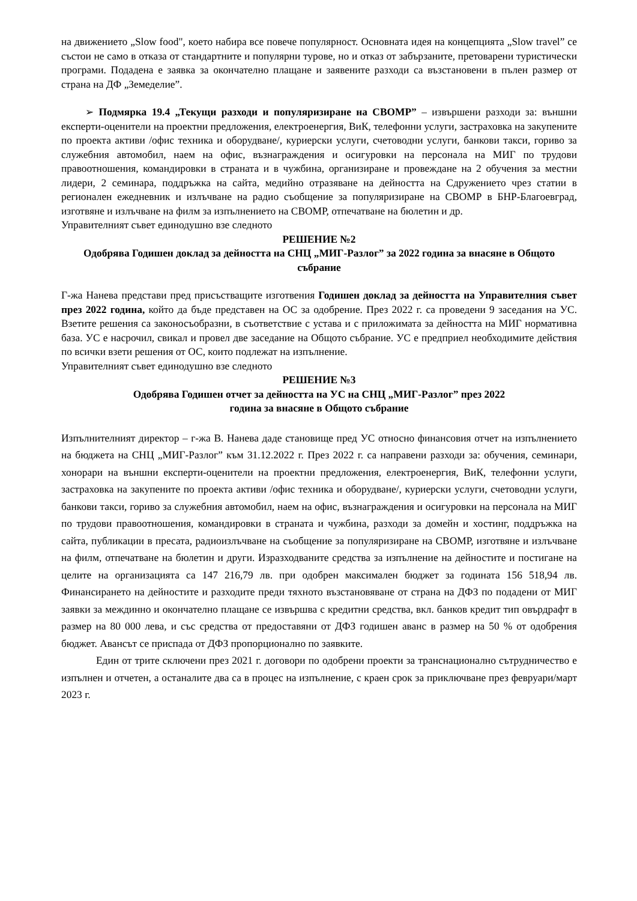на движението „Slow food", което набира все повече популярност. Основната идея на концепцията „Slow travel” се състои не само в отказа от стандартните и популярни турове, но и отказ от забързаните, претоварени туристически програми. Подадена е заявка за окончателно плащане и заявените разходи са възстановени в пълен размер от страна на ДФ „Земеделие”.
➢ Подмярка 19.4 „Текущи разходи и популяризиране на СВОМР” – извършени разходи за: външни експерти-оценители на проектни предложения, електроенергия, ВиК, телефонни услуги, застраховка на закупените по проекта активи /офис техника и оборудване/, куриерски услуги, счетоводни услуги, банкови такси, гориво за служебния автомобил, наем на офис, възнаграждения и осигуровки на персонала на МИГ по трудови правоотношения, командировки в страната и в чужбина, организиране и провеждане на 2 обучения за местни лидери, 2 семинара, поддръжка на сайта, медийно отразяване на дейността на Сдружението чрез статии в регионален ежедневник и излъчване на радио съобщение за популяризиране на СВОМР в БНР-Благоевград, изготвяне и излъчване на филм за изпълнението на СВОМР, отпечатване на бюлетин и др.
Управителният съвет единодушно взе следното
РЕШЕНИЕ №2
Одобрява Годишен доклад за дейността на СНЦ „МИГ-Разлог” за 2022 година за внасяне в Общото събрание
Г-жа Нанева представи пред присъстващите изготвения Годишен доклад за дейността на Управителния съвет през 2022 година, който да бъде представен на ОС за одобрение. През 2022 г. са проведени 9 заседания на УС. Взетите решения са законосъобразни, в съответствие с устава и с приложимата за дейността на МИГ нормативна база. УС е насрочил, свикал и провел две заседание на Общото събрание. УС е предприел необходимите действия по всички взети решения от ОС, които подлежат на изпълнение.
Управителният съвет единодушно взе следното
РЕШЕНИЕ №3
Одобрява Годишен отчет за дейността на УС на СНЦ „МИГ-Разлог” през 2022
година за внасяне в Общото събрание
Изпълнителният директор – г-жа В. Нанева даде становище пред УС относно финансовия отчет на изпълнението на бюджета на СНЦ „МИГ-Разлог” към 31.12.2022 г. През 2022 г. са направени разходи за: обучения, семинари, хонорари на външни експерти-оценители на проектни предложения, електроенергия, ВиК, телефонни услуги, застраховка на закупените по проекта активи /офис техника и оборудване/, куриерски услуги, счетоводни услуги, банкови такси, гориво за служебния автомобил, наем на офис, възнаграждения и осигуровки на персонала на МИГ по трудови правоотношения, командировки в страната и чужбина, разходи за домейн и хостинг, поддръжка на сайта, публикации в пресата, радиоизлъчване на съобщение за популяризиране на СВОМР, изготвяне и излъчване на филм, отпечатване на бюлетин и други. Изразходваните средства за изпълнение на дейностите и постигане на целите на организацията са 147 216,79 лв. при одобрен максимален бюджет за годината 156 518,94 лв. Финансирането на дейностите и разходите преди тяхното възстановяване от страна на ДФЗ по подадени от МИГ заявки за междинно и окончателно плащане се извършва с кредитни средства, вкл. банков кредит тип овърдрафт в размер на 80 000 лева, и със средства от предоставяни от ДФЗ годишен аванс в размер на 50 % от одобрения бюджет. Авансът се приспада от ДФЗ пропорционално по заявките.
Един от трите сключени през 2021 г. договори по одобрени проекти за транснационално сътрудничество е изпълнен и отчетен, а останалите два са в процес на изпълнение, с краен срок за приключване през февруари/март 2023 г.